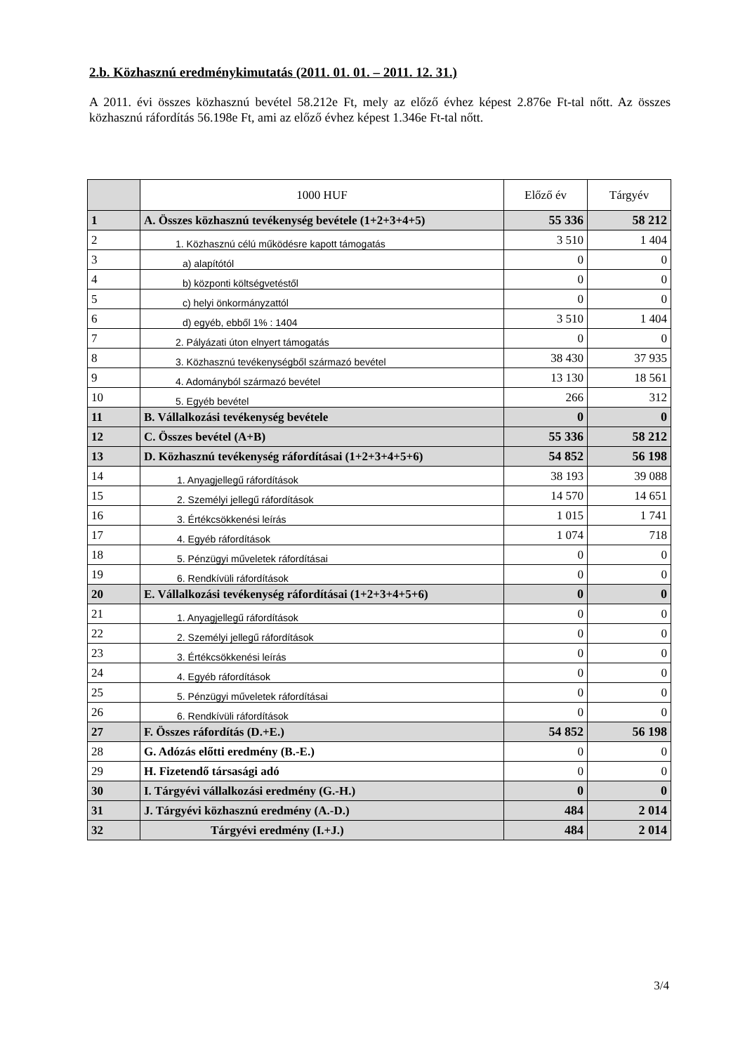2.b. Közhasznú eredménykimutatás (2011. 01. 01. – 2011. 12. 31.)
A 2011. évi összes közhasznú bevétel 58.212e Ft, mely az előző évhez képest 2.876e Ft-tal nőtt. Az összes közhasznú ráfordítás 56.198e Ft, ami az előző évhez képest 1.346e Ft-tal nőtt.
| | 1000 HUF | Előző év | Tárgyév |
| --- | --- | --- | --- |
| 1 | A. Összes közhasznú tevékenység bevétele (1+2+3+4+5) | 55 336 | 58 212 |
| 2 | 1. Közhasznú célú működésre kapott támogatás | 3 510 | 1 404 |
| 3 | a) alapítótól | 0 | 0 |
| 4 | b) központi költségvetéstől | 0 | 0 |
| 5 | c) helyi önkormányzattól | 0 | 0 |
| 6 | d) egyéb, ebből 1% : 1404 | 3 510 | 1 404 |
| 7 | 2. Pályázati úton elnyert támogatás | 0 | 0 |
| 8 | 3. Közhasznú tevékenységből származó bevétel | 38 430 | 37 935 |
| 9 | 4. Adományból származó bevétel | 13 130 | 18 561 |
| 10 | 5. Egyéb bevétel | 266 | 312 |
| 11 | B. Vállalkozási tevékenység bevétele | 0 | 0 |
| 12 | C. Összes bevétel (A+B) | 55 336 | 58 212 |
| 13 | D. Közhasznú tevékenység ráfordításai (1+2+3+4+5+6) | 54 852 | 56 198 |
| 14 | 1. Anyagjellegű ráfordítások | 38 193 | 39 088 |
| 15 | 2. Személyi jellegű ráfordítások | 14 570 | 14 651 |
| 16 | 3. Értékcsökkenési leírás | 1 015 | 1 741 |
| 17 | 4. Egyéb ráfordítások | 1 074 | 718 |
| 18 | 5. Pénzügyi műveletek ráfordításai | 0 | 0 |
| 19 | 6. Rendkívüli ráfordítások | 0 | 0 |
| 20 | E. Vállalkozási tevékenység ráfordításai (1+2+3+4+5+6) | 0 | 0 |
| 21 | 1. Anyagjellegű ráfordítások | 0 | 0 |
| 22 | 2. Személyi jellegű ráfordítások | 0 | 0 |
| 23 | 3. Értékcsökkenési leírás | 0 | 0 |
| 24 | 4. Egyéb ráfordítások | 0 | 0 |
| 25 | 5. Pénzügyi műveletek ráfordításai | 0 | 0 |
| 26 | 6. Rendkívüli ráfordítások | 0 | 0 |
| 27 | F. Összes ráfordítás (D.+E.) | 54 852 | 56 198 |
| 28 | G. Adózás előtti eredmény (B.-E.) | 0 | 0 |
| 29 | H. Fizetendő társasági adó | 0 | 0 |
| 30 | I. Tárgyévi vállalkozási eredmény (G.-H.) | 0 | 0 |
| 31 | J. Tárgyévi közhasznú eredmény (A.-D.) | 484 | 2 014 |
| 32 | Tárgyévi eredmény (I.+J.) | 484 | 2 014 |
3/4